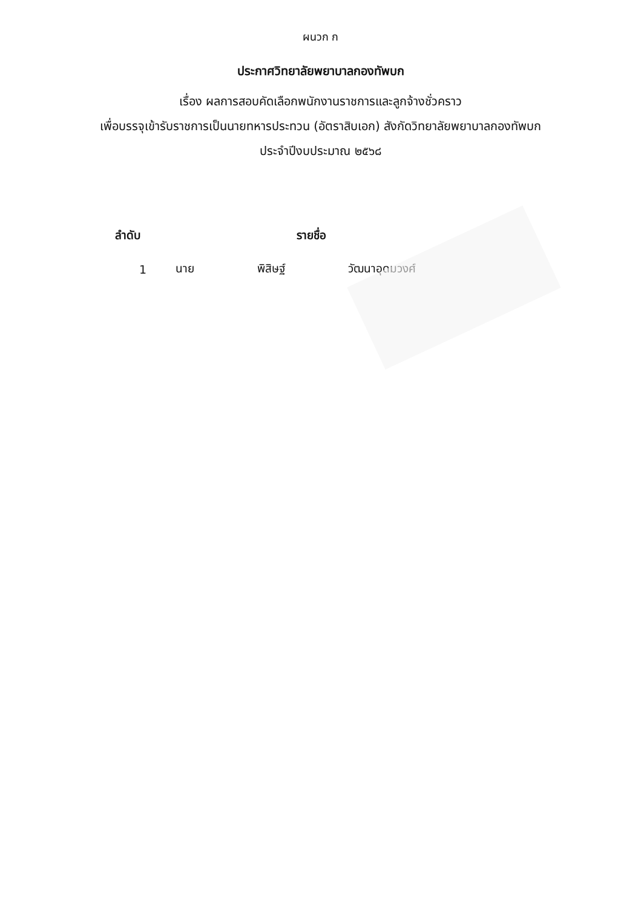ผนวก ก
ประกาศวิทยาลัยพยาบาลกองทัพบก
เรื่อง ผลการสอบคัดเลือกพนักงานราชการและลูกจ้างชั่วคราว
เพื่อบรรจุเข้ารับราชการเป็นนายทหารประทวน (อัตราสิบเอก) สังกัดวิทยาลัยพยาบาลกองทัพบก
ประจำปีงบประมาณ ๒๕๖๘
| ลำดับ | รายชื่อ | | |
| --- | --- | --- | --- |
| 1 | นาย | พิสิษฐ์ | วัฒนาอุดมวงศ์ |